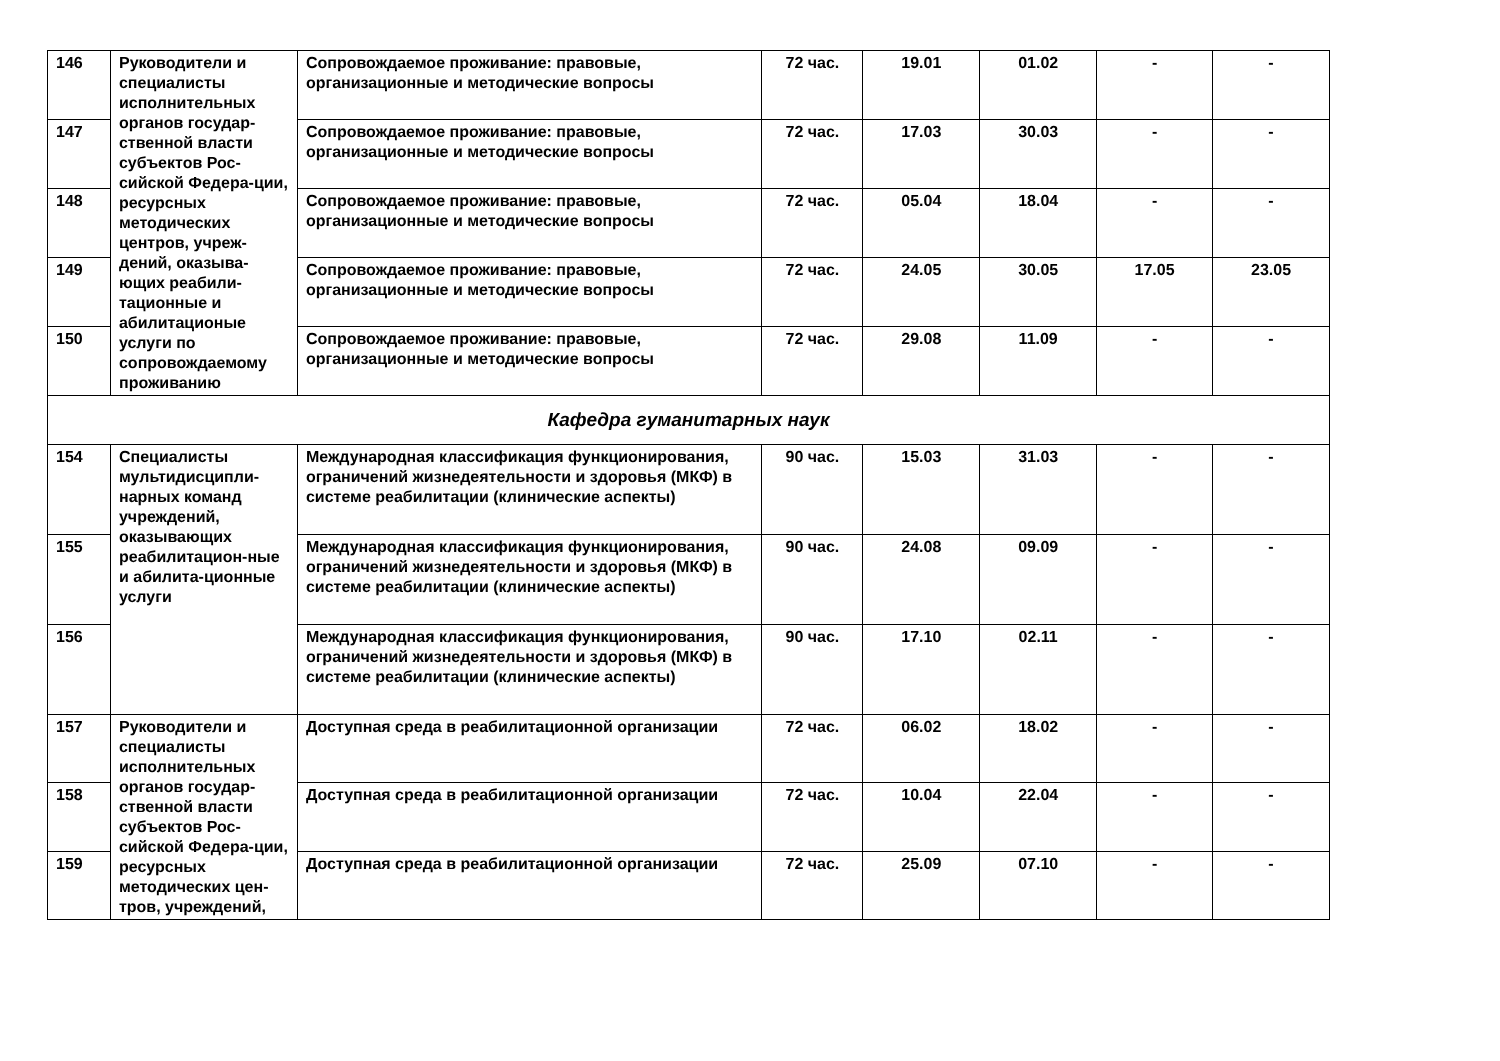| 146 | Руководители и специалисты исполнительных органов государ-ственной власти субъектов Рос-сийской Федера-ции, ресурсных методических центров, учреж-дений, оказыва-ющих реабили-тационные и абилитационые услуги по сопровождаемому проживанию | Сопровождаемое проживание: правовые, организационные и методические вопросы | 72 час. | 19.01 | 01.02 | - | - |
| 147 | | Сопровождаемое проживание: правовые, организационные и методические вопросы | 72 час. | 17.03 | 30.03 | - | - |
| 148 | | Сопровождаемое проживание: правовые, организационные и методические вопросы | 72 час. | 05.04 | 18.04 | - | - |
| 149 | | Сопровождаемое проживание: правовые, организационные и методические вопросы | 72 час. | 24.05 | 30.05 | 17.05 | 23.05 |
| 150 | | Сопровождаемое проживание: правовые, организационные и методические вопросы | 72 час. | 29.08 | 11.09 | - | - |
| Кафедра гуманитарных наук | | | | | | | |
| 154 | Специалисты мультидисципли-нарных команд учреждений, оказывающих реабилитацион-ные и абилита-ционные услуги | Международная классификация функционирования, ограничений жизнедеятельности и здоровья (МКФ) в системе реабилитации (клинические аспекты) | 90 час. | 15.03 | 31.03 | - | - |
| 155 | | Международная классификация функционирования, ограничений жизнедеятельности и здоровья (МКФ) в системе реабилитации (клинические аспекты) | 90 час. | 24.08 | 09.09 | - | - |
| 156 | | Международная классификация функционирования, ограничений жизнедеятельности и здоровья (МКФ) в системе реабилитации (клинические аспекты) | 90 час. | 17.10 | 02.11 | - | - |
| 157 | Руководители и специалисты исполнительных органов государ-ственной власти субъектов Рос-сийской Федера-ции, ресурсных методических цен-тров, учреждений, | Доступная среда в реабилитационной организации | 72 час. | 06.02 | 18.02 | - | - |
| 158 | | Доступная среда в реабилитационной организации | 72 час. | 10.04 | 22.04 | - | - |
| 159 | | Доступная среда в реабилитационной организации | 72 час. | 25.09 | 07.10 | - | - |